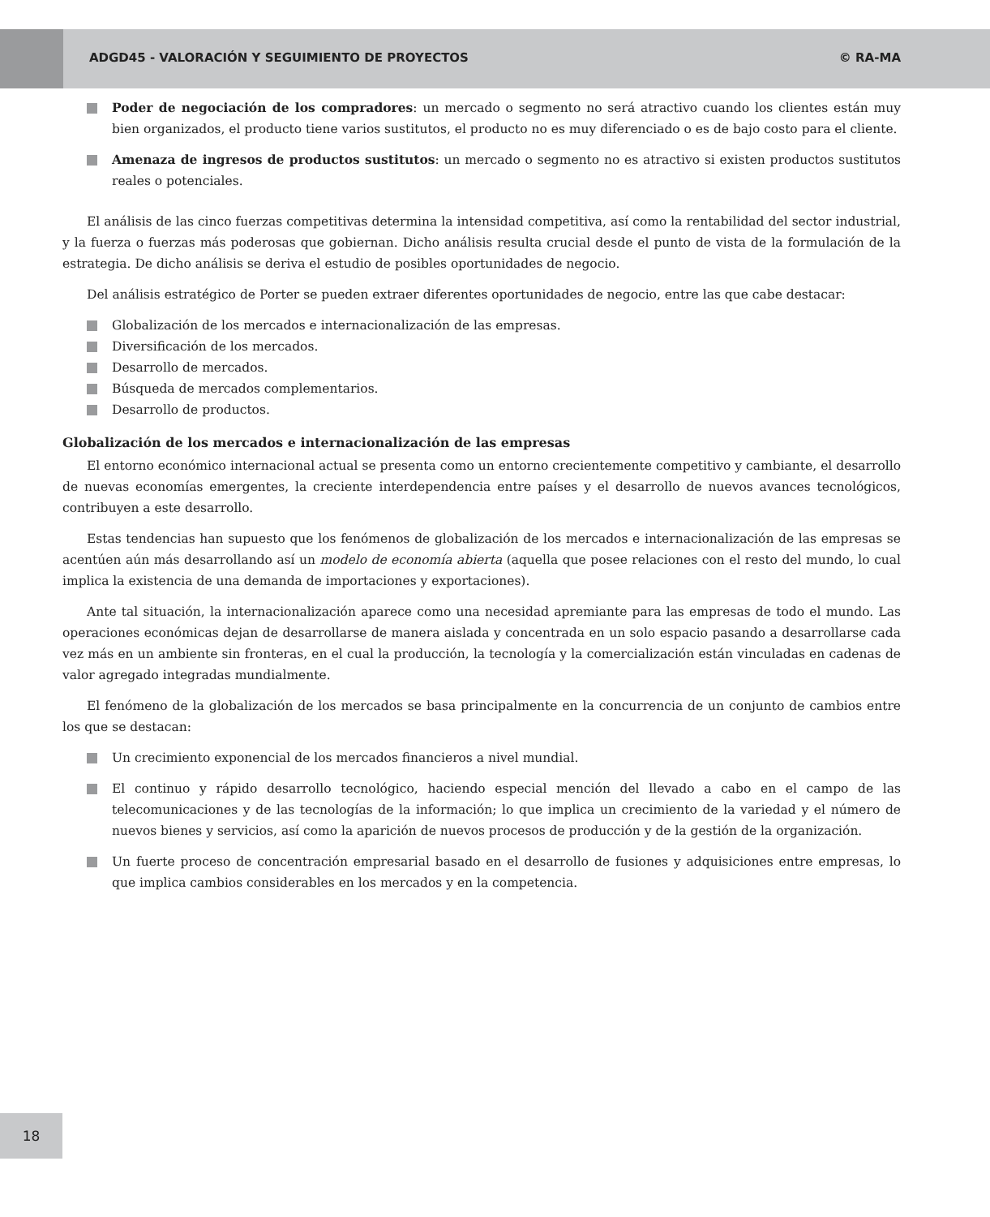ADGD45 - VALORACIÓN Y SEGUIMIENTO DE PROYECTOS © RA-MA
Poder de negociación de los compradores: un mercado o segmento no será atractivo cuando los clientes están muy bien organizados, el producto tiene varios sustitutos, el producto no es muy diferenciado o es de bajo costo para el cliente.
Amenaza de ingresos de productos sustitutos: un mercado o segmento no es atractivo si existen productos sustitutos reales o potenciales.
El análisis de las cinco fuerzas competitivas determina la intensidad competitiva, así como la rentabilidad del sector industrial, y la fuerza o fuerzas más poderosas que gobiernan. Dicho análisis resulta crucial desde el punto de vista de la formulación de la estrategia. De dicho análisis se deriva el estudio de posibles oportunidades de negocio.
Del análisis estratégico de Porter se pueden extraer diferentes oportunidades de negocio, entre las que cabe destacar:
Globalización de los mercados e internacionalización de las empresas.
Diversificación de los mercados.
Desarrollo de mercados.
Búsqueda de mercados complementarios.
Desarrollo de productos.
Globalización de los mercados e internacionalización de las empresas
El entorno económico internacional actual se presenta como un entorno crecientemente competitivo y cambiante, el desarrollo de nuevas economías emergentes, la creciente interdependencia entre países y el desarrollo de nuevos avances tecnológicos, contribuyen a este desarrollo.
Estas tendencias han supuesto que los fenómenos de globalización de los mercados e internacionalización de las empresas se acentúen aún más desarrollando así un modelo de economía abierta (aquella que posee relaciones con el resto del mundo, lo cual implica la existencia de una demanda de importaciones y exportaciones).
Ante tal situación, la internacionalización aparece como una necesidad apremiante para las empresas de todo el mundo. Las operaciones económicas dejan de desarrollarse de manera aislada y concentrada en un solo espacio pasando a desarrollarse cada vez más en un ambiente sin fronteras, en el cual la producción, la tecnología y la comercialización están vinculadas en cadenas de valor agregado integradas mundialmente.
El fenómeno de la globalización de los mercados se basa principalmente en la concurrencia de un conjunto de cambios entre los que se destacan:
Un crecimiento exponencial de los mercados financieros a nivel mundial.
El continuo y rápido desarrollo tecnológico, haciendo especial mención del llevado a cabo en el campo de las telecomunicaciones y de las tecnologías de la información; lo que implica un crecimiento de la variedad y el número de nuevos bienes y servicios, así como la aparición de nuevos procesos de producción y de la gestión de la organización.
Un fuerte proceso de concentración empresarial basado en el desarrollo de fusiones y adquisiciones entre empresas, lo que implica cambios considerables en los mercados y en la competencia.
18